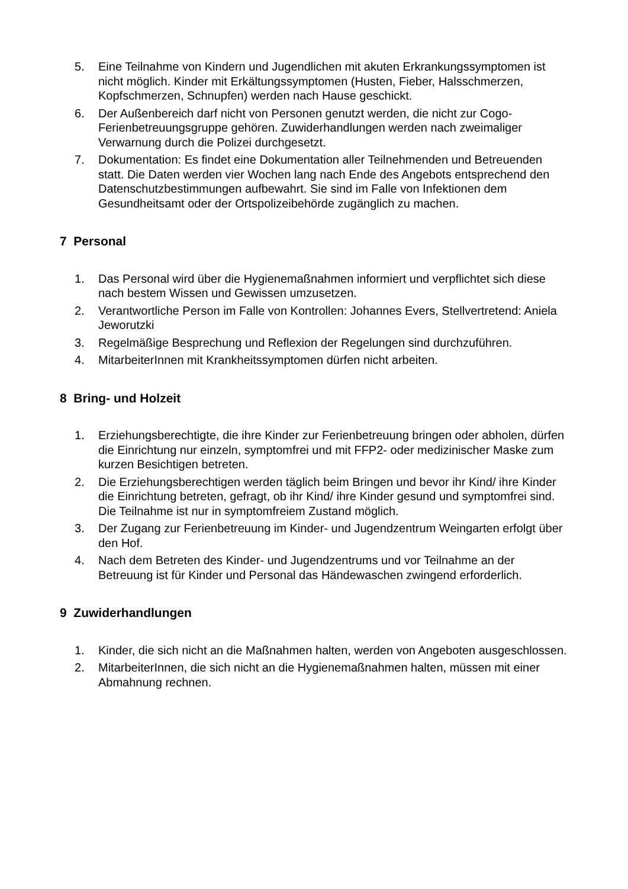5. Eine Teilnahme von Kindern und Jugendlichen mit akuten Erkrankungssymptomen ist nicht möglich. Kinder mit Erkältungssymptomen (Husten, Fieber, Halsschmerzen, Kopfschmerzen, Schnupfen) werden nach Hause geschickt.
6. Der Außenbereich darf nicht von Personen genutzt werden, die nicht zur Cogo-Ferienbetreuungsgruppe gehören. Zuwiderhandlungen werden nach zweimaliger Verwarnung durch die Polizei durchgesetzt.
7. Dokumentation: Es findet eine Dokumentation aller Teilnehmenden und Betreuenden statt. Die Daten werden vier Wochen lang nach Ende des Angebots entsprechend den Datenschutzbestimmungen aufbewahrt. Sie sind im Falle von Infektionen dem Gesundheitsamt oder der Ortspolizeibehörde zugänglich zu machen.
7 Personal
1. Das Personal wird über die Hygienemaßnahmen informiert und verpflichtet sich diese nach bestem Wissen und Gewissen umzusetzen.
2. Verantwortliche Person im Falle von Kontrollen: Johannes Evers, Stellvertretend: Aniela Jeworutzki
3. Regelmäßige Besprechung und Reflexion der Regelungen sind durchzuführen.
4. MitarbeiterInnen mit Krankheitssymptomen dürfen nicht arbeiten.
8 Bring- und Holzeit
1. Erziehungsberechtigte, die ihre Kinder zur Ferienbetreuung bringen oder abholen, dürfen die Einrichtung nur einzeln, symptomfrei und mit FFP2- oder medizinischer Maske zum kurzen Besichtigen betreten.
2. Die Erziehungsberechtigen werden täglich beim Bringen und bevor ihr Kind/ ihre Kinder die Einrichtung betreten, gefragt, ob ihr Kind/ ihre Kinder gesund und symptomfrei sind. Die Teilnahme ist nur in symptomfreiem Zustand möglich.
3. Der Zugang zur Ferienbetreuung im Kinder- und Jugendzentrum Weingarten erfolgt über den Hof.
4. Nach dem Betreten des Kinder- und Jugendzentrums und vor Teilnahme an der Betreuung ist für Kinder und Personal das Händewaschen zwingend erforderlich.
9 Zuwiderhandlungen
1. Kinder, die sich nicht an die Maßnahmen halten, werden von Angeboten ausgeschlossen.
2. MitarbeiterInnen, die sich nicht an die Hygienemaßnahmen halten, müssen mit einer Abmahnung rechnen.